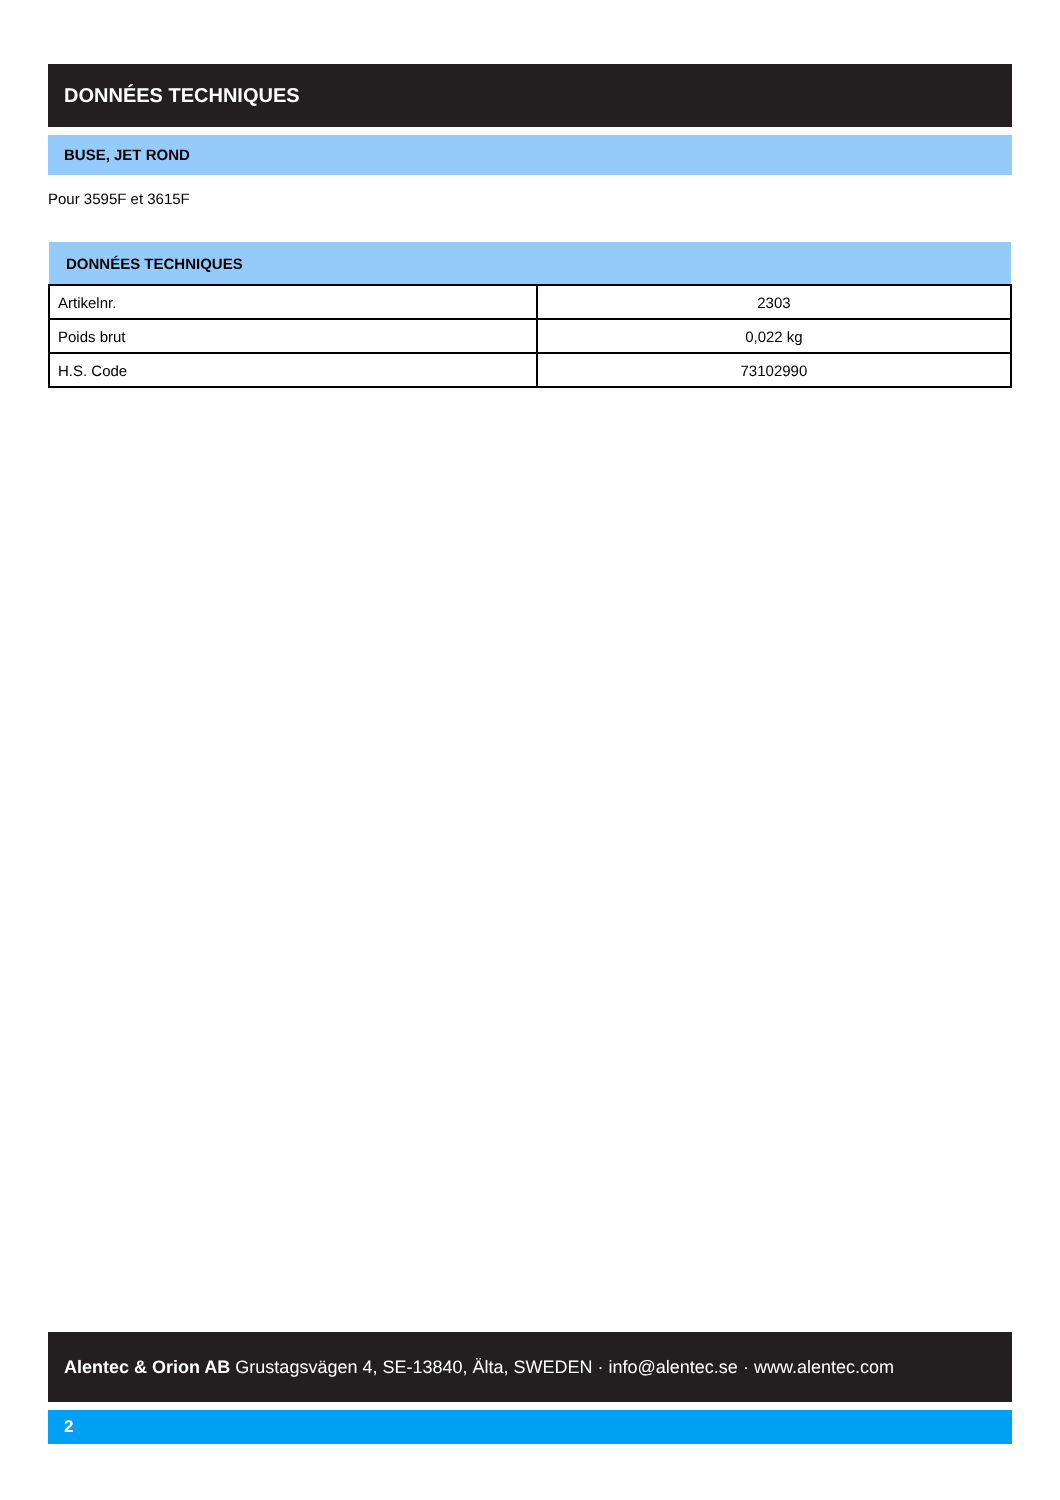DONNÉES TECHNIQUES
BUSE, JET ROND
Pour 3595F et 3615F
| DONNÉES TECHNIQUES | |
| --- | --- |
| Artikelnr. | 2303 |
| Poids brut | 0,022 kg |
| H.S. Code | 73102990 |
Alentec & Orion AB Grustagsvägen 4, SE-13840, Älta, SWEDEN · info@alentec.se · www.alentec.com
2